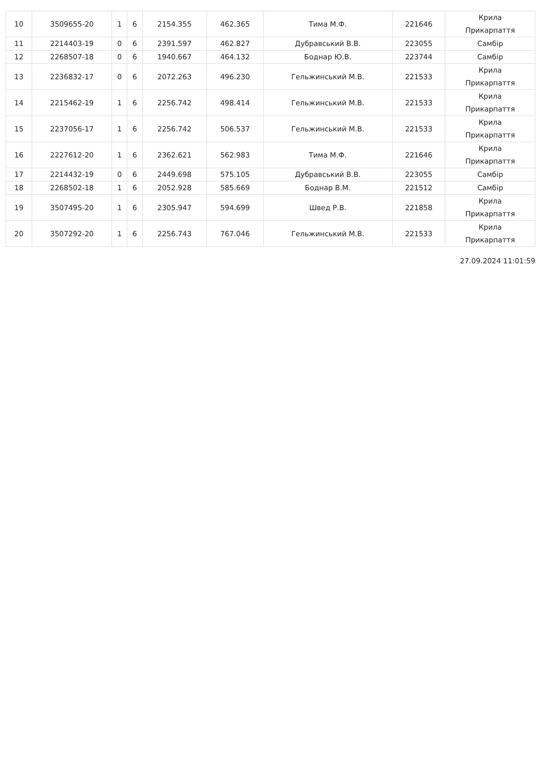| 10 | 3509655-20 | 1 | 6 | 2154.355 | 462.365 | Тима М.Ф. | 221646 | Крила Прикарпаття |
| 11 | 2214403-19 | 0 | 6 | 2391.597 | 462.827 | Дубравський В.В. | 223055 | Самбір |
| 12 | 2268507-18 | 0 | 6 | 1940.667 | 464.132 | Боднар Ю.В. | 223744 | Самбір |
| 13 | 2236832-17 | 0 | 6 | 2072.263 | 496.230 | Гельжинський М.В. | 221533 | Крила Прикарпаття |
| 14 | 2215462-19 | 1 | 6 | 2256.742 | 498.414 | Гельжинський М.В. | 221533 | Крила Прикарпаття |
| 15 | 2237056-17 | 1 | 6 | 2256.742 | 506.537 | Гельжинський М.В. | 221533 | Крила Прикарпаття |
| 16 | 2227612-20 | 1 | 6 | 2362.621 | 562.983 | Тима М.Ф. | 221646 | Крила Прикарпаття |
| 17 | 2214432-19 | 0 | 6 | 2449.698 | 575.105 | Дубравський В.В. | 223055 | Самбір |
| 18 | 2268502-18 | 1 | 6 | 2052.928 | 585.669 | Боднар В.М. | 221512 | Самбір |
| 19 | 3507495-20 | 1 | 6 | 2305.947 | 594.699 | Швед Р.В. | 221858 | Крила Прикарпаття |
| 20 | 3507292-20 | 1 | 6 | 2256.743 | 767.046 | Гельжинський М.В. | 221533 | Крила Прикарпаття |
27.09.2024 11:01:59